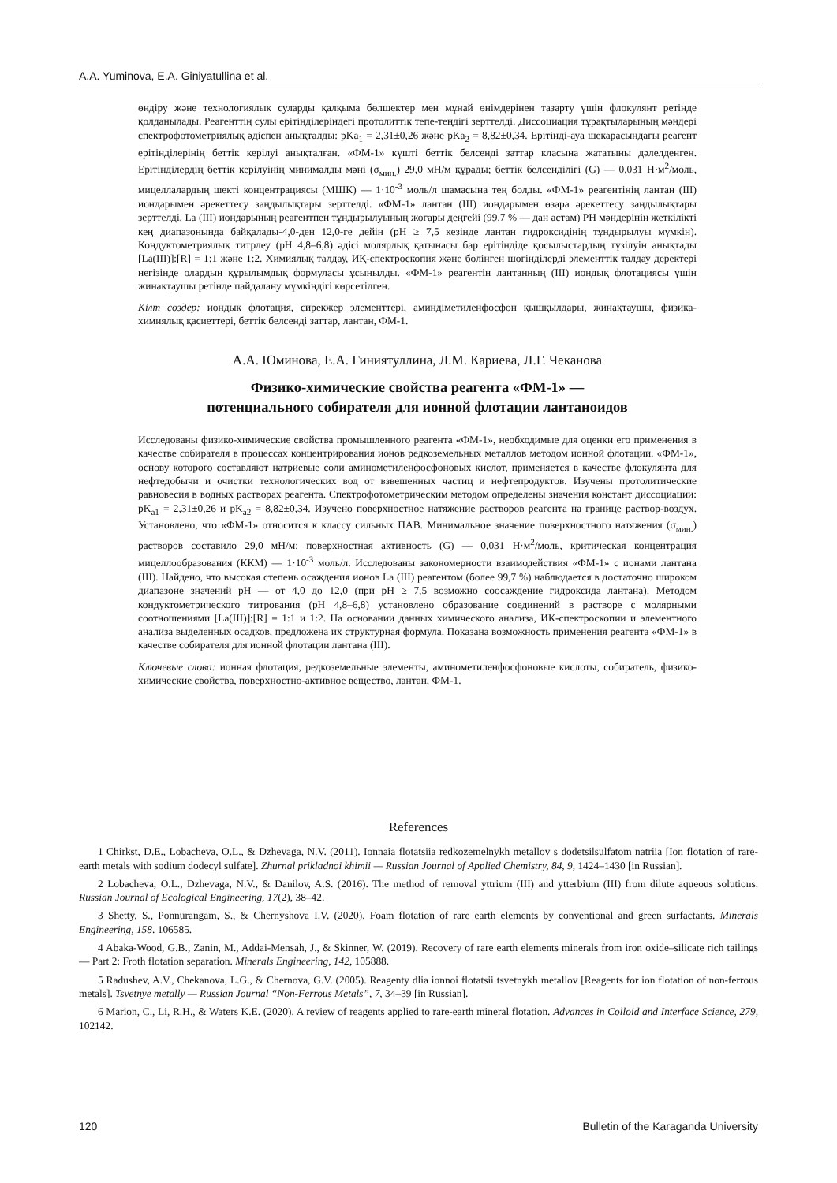A.A. Yuminova, E.A. Giniyatullina et al.
өндіру және технологиялық суларды қалқыма бөлшектер мен мұнай өнімдерінен тазарту үшін флокулянт ретінде қолданылады. Реагенттің сулы ерітінділеріндегі протолиттік тепе-теңдігі зерттелді. Диссоциация тұрақтыларының мәндері спектрофотометриялық әдіспен анықталды: pKa<sub>1</sub> = 2,31±0,26 және pKa<sub>2</sub> = 8,82±0,34. Ерітінді-ауа шекарасындағы реагент ерітінділерінің беттік керілуі анықталған. «ФМ-1» күшті беттік белсенді заттар класына жататыны дәлелденген. Ерітінділердің беттік керілуінің минималды мәні (σ<sub>мин.</sub>) 29,0 мН/м құрады; беттік белсенділігі (G) — 0,031 Н·м<sup>2</sup>/моль, мицеллалардың шекті концентрациясы (МШК) — 1·10<sup>-3</sup> моль/л шамасына тең болды. «ФМ-1» реагентінің лантан (III) иондарымен әрекеттесу заңдылықтары зерттелді. «ФМ-1» лантан (III) иондарымен өзара әрекеттесу заңдылықтары зерттелді. La (III) иондарының реагентпен тұндырылуының жоғары деңгейі (99,7 % — дан астам) PH мәндерінің жеткілікті кең диапазонында байқалады-4,0-ден 12,0-ге дейін (pH ≥ 7,5 кезінде лантан гидроксидінің тұндырылуы мүмкін). Кондуктометриялық титрлеу (pH 4,8–6,8) әдісі молярлық қатынасы бар ерітіндіде қосылыстардың түзілуін анықтады [La(III)]:[R] = 1:1 және 1:2. Химиялық талдау, ИҚ-спектроскопия және бөлінген шөгінділерді элементтік талдау деректері негізінде олардың құрылымдық формуласы ұсынылды. «ФМ-1» реагентін лантанның (III) иондық флотациясы үшін жинақтаушы ретінде пайдалану мүмкіндігі көрсетілген.
Кілт сөздер: иондық флотация, сирекжер элементтері, аминдіметиленфосфон қышқылдары, жинақтаушы, физика-химиялық қасиеттері, беттік белсенді заттар, лантан, ФМ-1.
А.А. Юминова, Е.А. Гиниятуллина, Л.М. Кариева, Л.Г. Чеканова
Физико-химические свойства реагента «ФМ-1» —
потенциального собирателя для ионной флотации лантаноидов
Исследованы физико-химические свойства промышленного реагента «ФМ-1», необходимые для оценки его применения в качестве собирателя в процессах концентрирования ионов редкоземельных металлов методом ионной флотации. «ФМ-1», основу которого составляют натриевые соли аминометиленфосфоновых кислот, применяется в качестве флокулянта для нефтедобычи и очистки технологических вод от взвешенных частиц и нефтепродуктов. Изучены протолитические равновесия в водных растворах реагента. Спектрофотометрическим методом определены значения констант диссоциации: pK<sub>a1</sub> = 2,31±0,26 и pK<sub>a2</sub> = 8,82±0,34. Изучено поверхностное натяжение растворов реагента на границе раствор-воздух. Установлено, что «ФМ-1» относится к классу сильных ПАВ. Минимальное значение поверхностного натяжения (σ<sub>мин.</sub>) растворов составило 29,0 мН/м; поверхностная активность (G) — 0,031 Н·м<sup>2</sup>/моль, критическая концентрация мицеллообразования (ККМ) — 1·10<sup>-3</sup> моль/л. Исследованы закономерности взаимодействия «ФМ-1» с ионами лантана (III). Найдено, что высокая степень осаждения ионов La (III) реагентом (более 99,7 %) наблюдается в достаточно широком диапазоне значений pH — от 4,0 до 12,0 (при pH ≥ 7,5 возможно соосаждение гидроксида лантана). Методом кондуктометрического титрования (pH 4,8–6,8) установлено образование соединений в растворе с молярными соотношениями [La(III)]:[R] = 1:1 и 1:2. На основании данных химического анализа, ИК-спектроскопии и элементного анализа выделенных осадков, предложена их структурная формула. Показана возможность применения реагента «ФМ-1» в качестве собирателя для ионной флотации лантана (III).
Ключевые слова: ионная флотация, редкоземельные элементы, аминометиленфосфоновые кислоты, собиратель, физико-химические свойства, поверхностно-активное вещество, лантан, ФМ-1.
References
1 Chirkst, D.E., Lobacheva, O.L., & Dzhevaga, N.V. (2011). Ionnaia flotatsiia redkozemelnykh metallov s dodetsilsulfatom natriia [Ion flotation of rare-earth metals with sodium dodecyl sulfate]. Zhurnal prikladnoi khimii — Russian Journal of Applied Chemistry, 84, 9, 1424–1430 [in Russian].
2 Lobacheva, O.L., Dzhevaga, N.V., & Danilov, A.S. (2016). The method of removal yttrium (III) and ytterbium (III) from dilute aqueous solutions. Russian Journal of Ecological Engineering, 17(2), 38–42.
3 Shetty, S., Ponnurangam, S., & Chernyshova I.V. (2020). Foam flotation of rare earth elements by conventional and green surfactants. Minerals Engineering, 158. 106585.
4 Abaka-Wood, G.B., Zanin, M., Addai-Mensah, J., & Skinner, W. (2019). Recovery of rare earth elements minerals from iron oxide–silicate rich tailings — Part 2: Froth flotation separation. Minerals Engineering, 142, 105888.
5 Radushev, A.V., Chekanova, L.G., & Chernova, G.V. (2005). Reagenty dlia ionnoi flotatsii tsvetnykh metallov [Reagents for ion flotation of non-ferrous metals]. Tsvetnye metally — Russian Journal “Non-Ferrous Metals”, 7, 34–39 [in Russian].
6 Marion, C., Li, R.H., & Waters K.E. (2020). A review of reagents applied to rare-earth mineral flotation. Advances in Colloid and Interface Science, 279, 102142.
120 Bulletin of the Karaganda University